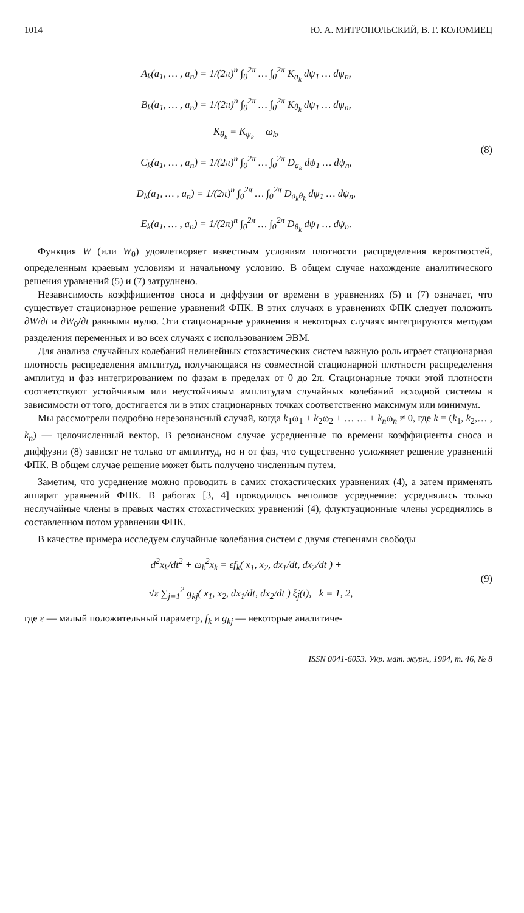1014 Ю. А. МИТРОПОЛЬСКИЙ, В. Г. КОЛОМИЕЦ
A<sub>k</sub>(a<sub>1</sub>, … , a<sub>n</sub>) = 1/(2π)<sup>n</sup> ∫<sub>0</sub><sup>2π</sup> … ∫<sub>0</sub><sup>2π</sup> K<sub>a<sub>k</sub></sub> dψ<sub>1</sub> … dψ<sub>n</sub>,
B<sub>k</sub>(a<sub>1</sub>, … , a<sub>n</sub>) = 1/(2π)<sup>n</sup> ∫<sub>0</sub><sup>2π</sup> … ∫<sub>0</sub><sup>2π</sup> K<sub>θ<sub>k</sub></sub> dψ<sub>1</sub> … dψ<sub>n</sub>,
K<sub>θ<sub>k</sub></sub> = K<sub>ψ<sub>k</sub></sub> − ω<sub>k</sub>,
C<sub>k</sub>(a<sub>1</sub>, … , a<sub>n</sub>) = 1/(2π)<sup>n</sup> ∫<sub>0</sub><sup>2π</sup> … ∫<sub>0</sub><sup>2π</sup> D<sub>a<sub>k</sub></sub> dψ<sub>1</sub> … dψ<sub>n</sub>,
D<sub>k</sub>(a<sub>1</sub>, … , a<sub>n</sub>) = 1/(2π)<sup>n</sup> ∫<sub>0</sub><sup>2π</sup> … ∫<sub>0</sub><sup>2π</sup> D<sub>a<sub>k</sub>θ<sub>k</sub></sub> dψ<sub>1</sub> … dψ<sub>n</sub>,
E<sub>k</sub>(a<sub>1</sub>, … , a<sub>n</sub>) = 1/(2π)<sup>n</sup> ∫<sub>0</sub><sup>2π</sup> … ∫<sub>0</sub><sup>2π</sup> D<sub>θ<sub>k</sub></sub> dψ<sub>1</sub> … dψ<sub>n</sub>.
(8)
Функция W (или W<sub>0</sub>) удовлетворяет известным условиям плотности распределения вероятностей, определенным краевым условиям и начальному условию. В общем случае нахождение аналитического решения уравнений (5) и (7) затруднено.
Независимость коэффициентов сноса и диффузии от времени в уравнениях (5) и (7) означает, что существует стационарное решение уравнений ФПК. В этих случаях в уравнениях ФПК следует положить ∂W/∂t и ∂W<sub>0</sub>/∂t равными нулю. Эти стационарные уравнения в некоторых случаях интегрируются методом разделения переменных и во всех случаях с использованием ЭВМ.
Для анализа случайных колебаний нелинейных стохастических систем важную роль играет стационарная плотность распределения амплитуд, получающаяся из совместной стационарной плотности распределения амплитуд и фаз интегрированием по фазам в пределах от 0 до 2π. Стационарные точки этой плотности соответствуют устойчивым или неустойчивым амплитудам случайных колебаний исходной системы в зависимости от того, достигается ли в этих стационарных точках соответственно максимум или минимум.
Мы рассмотрели подробно нерезонансный случай, когда k<sub>1</sub>ω<sub>1</sub> + k<sub>2</sub>ω<sub>2</sub> + … … + k<sub>n</sub>ω<sub>n</sub> ≠ 0, где k = (k<sub>1</sub>, k<sub>2</sub>,… , k<sub>n</sub>) — целочисленный вектор. В резонансном случае усредненные по времени коэффициенты сноса и диффузии (8) зависят не только от амплитуд, но и от фаз, что существенно усложняет решение уравнений ФПК. В общем случае решение может быть получено численным путем.
Заметим, что усреднение можно проводить в самих стохастических уравнениях (4), а затем применять аппарат уравнений ФПК. В работах [3, 4] проводилось неполное усреднение: усреднялись только неслучайные члены в правых частях стохастических уравнений (4), флуктуационные члены усреднялись в составленном потом уравнении ФПК.
В качестве примера исследуем случайные колебания систем с двумя степенями свободы
d<sup>2</sup>x<sub>k</sub>/dt<sup>2</sup> + ω<sub>k</sub><sup>2</sup>x<sub>k</sub> = εf<sub>k</sub>( x<sub>1</sub>, x<sub>2</sub>, dx<sub>1</sub>/dt, dx<sub>2</sub>/dt ) +
+ √ε ∑<sub>j=1</sub><sup>2</sup> g<sub>kj</sub>( x<sub>1</sub>, x<sub>2</sub>, dx<sub>1</sub>/dt, dx<sub>2</sub>/dt ) ξ̇<sub>j</sub>(t), k = 1, 2,
(9)
где ε — малый положительный параметр, f<sub>k</sub> и g<sub>kj</sub> — некоторые аналитиче-
ISSN 0041-6053. Укр. мат. журн., 1994, т. 46, № 8